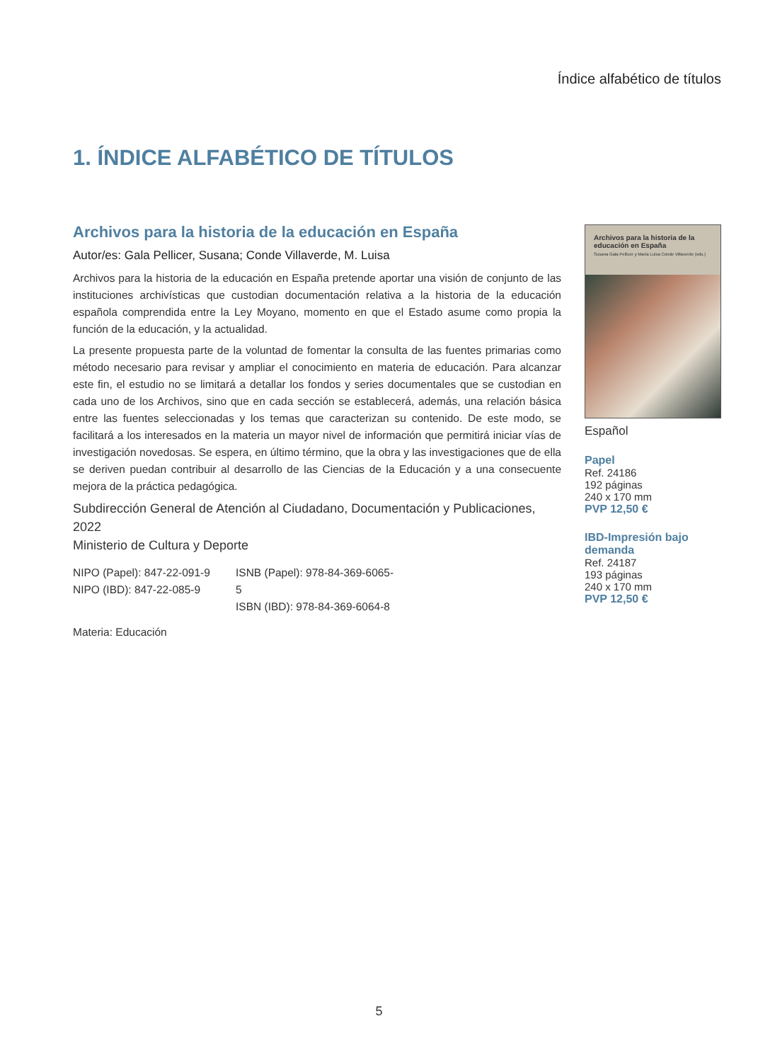Índice alfabético de títulos
1. ÍNDICE ALFABÉTICO DE TÍTULOS
Archivos para la historia de la educación en España
Autor/es: Gala Pellicer, Susana; Conde Villaverde, M. Luisa
Archivos para la historia de la educación en España pretende aportar una visión de conjunto de las instituciones archivísticas que custodian documentación relativa a la historia de la educación española comprendida entre la Ley Moyano, momento en que el Estado asume como propia la función de la educación, y la actualidad.
La presente propuesta parte de la voluntad de fomentar la consulta de las fuentes primarias como método necesario para revisar y ampliar el conocimiento en materia de educación. Para alcanzar este fin, el estudio no se limitará a detallar los fondos y series documentales que se custodian en cada uno de los Archivos, sino que en cada sección se establecerá, además, una relación básica entre las fuentes seleccionadas y los temas que caracterizan su contenido. De este modo, se facilitará a los interesados en la materia un mayor nivel de información que permitirá iniciar vías de investigación novedosas. Se espera, en último término, que la obra y las investigaciones que de ella se deriven puedan contribuir al desarrollo de las Ciencias de la Educación y a una consecuente mejora de la práctica pedagógica.
Subdirección General de Atención al Ciudadano, Documentación y Publicaciones, 2022
Ministerio de Cultura y Deporte
NIPO (Papel): 847-22-091-9
NIPO (IBD): 847-22-085-9
ISNB (Papel): 978-84-369-6065-5
ISBN (IBD): 978-84-369-6064-8
Materia: Educación
Archivos para la historia de la educación en España
Susana Gala Pellicer y María Luisa Conde Villaverde (eds.)
Español
Papel
Ref. 24186
192 páginas
240 x 170 mm
PVP 12,50 €
IBD-Impresión bajo demanda
Ref. 24187
193 páginas
240 x 170 mm
PVP 12,50 €
5